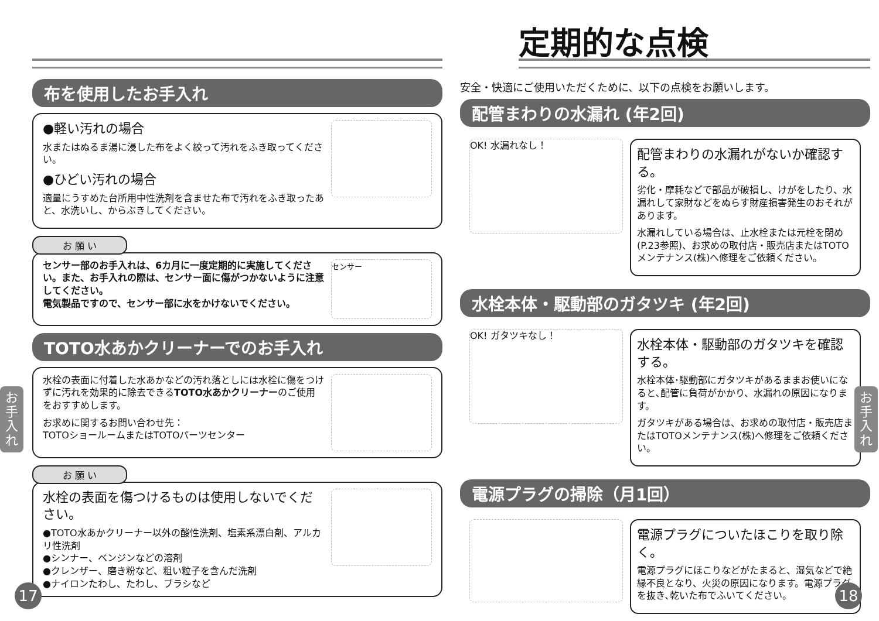布を使用したお手入れ
●軽い汚れの場合
水またはぬるま湯に浸した布をよく絞って汚れをふき取ってください。
●ひどい汚れの場合
適量にうすめた台所用中性洗剤を含ませた布で汚れをふき取ったあと、水洗いし、からぶきしてください。
お 願 い
センサー部のお手入れは、6カ月に一度定期的に実施してください。また、お手入れの際は、センサー面に傷がつかないように注意してください。
電気製品ですので、センサー部に水をかけないでください。
センサー
TOTO水あかクリーナーでのお手入れ
水栓の表面に付着した水あかなどの汚れ落としには水栓に傷をつけずに汚れを効果的に除去できるTOTO水あかクリーナーのご使用をおすすめします。
お求めに関するお問い合わせ先：
TOTOショールームまたはTOTOパーツセンター
お 願 い
水栓の表面を傷つけるものは使用しないでください。
●TOTO水あかクリーナー以外の酸性洗剤、塩素系漂白剤、アルカリ性洗剤
●シンナー、ベンジンなどの溶剤
●クレンザー、磨き粉など、粗い粒子を含んだ洗剤
●ナイロンたわし、たわし、ブラシなど
17
お
手
入
れ
定期的な点検
安全・快適にご使用いただくために、以下の点検をお願いします。
配管まわりの水漏れ (年2回)
OK! 水漏れなし！
配管まわりの水漏れがないか確認する。
劣化・摩耗などで部品が破損し、けがをしたり、水漏れして家財などをぬらす財産損害発生のおそれがあります。
水漏れしている場合は、止水栓または元栓を閉め(P.23参照)、お求めの取付店・販売店またはTOTOメンテナンス(株)へ修理をご依頼ください。
水栓本体・駆動部のガタツキ (年2回)
OK! ガタツキなし！
水栓本体・駆動部のガタツキを確認する。
水栓本体･駆動部にガタツキがあるままお使いになると､配管に負荷がかかり、水漏れの原因になります。
ガタツキがある場合は、お求めの取付店・販売店またはTOTOメンテナンス(株)へ修理をご依頼ください。
電源プラグの掃除（月1回）
電源プラグについたほこりを取り除く。
電源プラグにほこりなどがたまると、湿気などで絶縁不良となり、火災の原因になります。電源プラグを抜き､乾いた布でふいてください。
18
お
手
入
れ